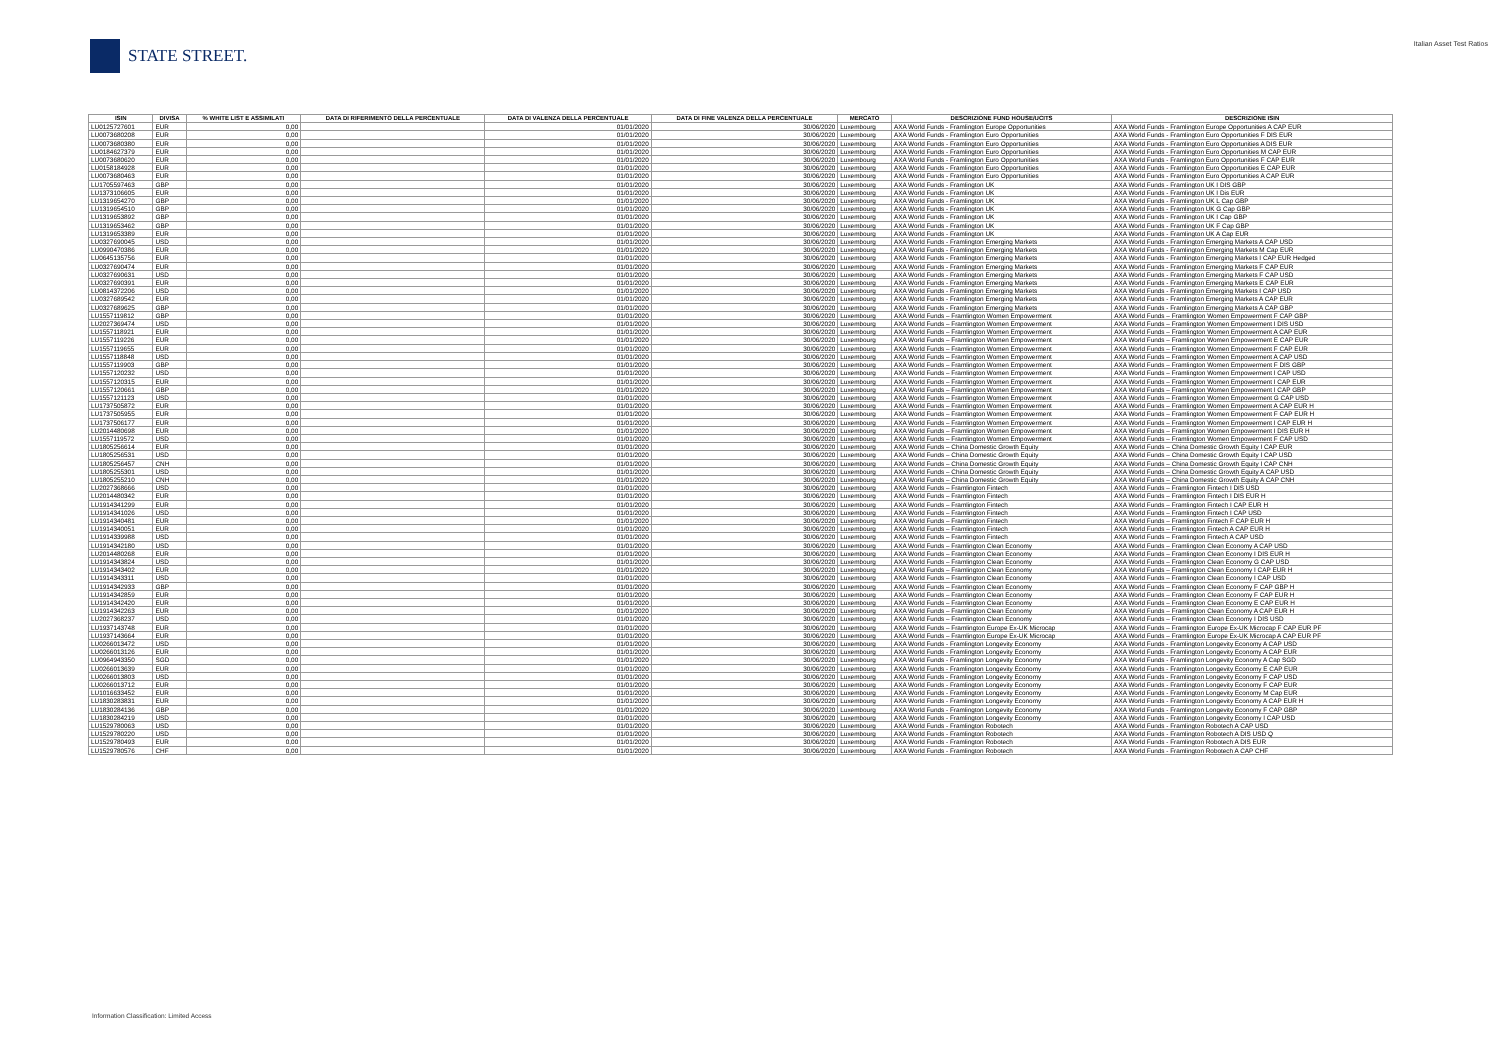STATE STREET.
Italian Asset Test Ratios
| ISIN | DIVISA | % WHITE LIST E ASSIMILATI | DATA DI RIFERIMENTO DELLA PERCENTUALE | DATA DI VALENZA DELLA PERCENTUALE | DATA DI FINE VALENZA DELLA PERCENTUALE | MERCATO | DESCRIZIONE FUND HOUSE/UCITS | DESCRIZIONE ISIN |
| --- | --- | --- | --- | --- | --- | --- | --- | --- |
| LU0125727601 | EUR | 0,00 | | 01/01/2020 | 30/06/2020 | Luxembourg | AXA World Funds - Framlington Europe Opportunities | AXA World Funds - Framlington Europe Opportunities A CAP EUR |
| LU0073680208 | EUR | 0,00 | | 01/01/2020 | 30/06/2020 | Luxembourg | AXA World Funds - Framlington Euro Opportunities | AXA World Funds - Framlington Euro Opportunities F DIS EUR |
| LU0073680380 | EUR | 0,00 | | 01/01/2020 | 30/06/2020 | Luxembourg | AXA World Funds - Framlington Euro Opportunities | AXA World Funds - Framlington Euro Opportunities A DIS EUR |
| LU0184627379 | EUR | 0,00 | | 01/01/2020 | 30/06/2020 | Luxembourg | AXA World Funds - Framlington Euro Opportunities | AXA World Funds - Framlington Euro Opportunities M CAP EUR |
| LU0073680620 | EUR | 0,00 | | 01/01/2020 | 30/06/2020 | Luxembourg | AXA World Funds - Framlington Euro Opportunities | AXA World Funds - Framlington Euro Opportunities F CAP EUR |
| LU0158184928 | EUR | 0,00 | | 01/01/2020 | 30/06/2020 | Luxembourg | AXA World Funds - Framlington Euro Opportunities | AXA World Funds - Framlington Euro Opportunities E CAP EUR |
| LU0073680463 | EUR | 0,00 | | 01/01/2020 | 30/06/2020 | Luxembourg | AXA World Funds - Framlington Euro Opportunities | AXA World Funds - Framlington Euro Opportunities A CAP EUR |
| LU1705597463 | GBP | 0,00 | | 01/01/2020 | 30/06/2020 | Luxembourg | AXA World Funds - Framlington UK | AXA World Funds - Framlington UK I DIS GBP |
| LU1373106605 | EUR | 0,00 | | 01/01/2020 | 30/06/2020 | Luxembourg | AXA World Funds - Framlington UK | AXA World Funds - Framlington UK I Dis EUR |
| LU1319654270 | GBP | 0,00 | | 01/01/2020 | 30/06/2020 | Luxembourg | AXA World Funds - Framlington UK | AXA World Funds - Framlington UK L Cap GBP |
| LU1319654510 | GBP | 0,00 | | 01/01/2020 | 30/06/2020 | Luxembourg | AXA World Funds - Framlington UK | AXA World Funds - Framlington UK G Cap GBP |
| LU1319653892 | GBP | 0,00 | | 01/01/2020 | 30/06/2020 | Luxembourg | AXA World Funds - Framlington UK | AXA World Funds - Framlington UK I Cap GBP |
| LU1319653462 | GBP | 0,00 | | 01/01/2020 | 30/06/2020 | Luxembourg | AXA World Funds - Framlington UK | AXA World Funds - Framlington UK F Cap GBP |
| LU1319653389 | EUR | 0,00 | | 01/01/2020 | 30/06/2020 | Luxembourg | AXA World Funds - Framlington UK | AXA World Funds - Framlington UK A Cap EUR |
| LU0327690045 | USD | 0,00 | | 01/01/2020 | 30/06/2020 | Luxembourg | AXA World Funds - Framlington Emerging Markets | AXA World Funds - Framlington Emerging Markets A CAP USD |
| LU0990470386 | EUR | 0,00 | | 01/01/2020 | 30/06/2020 | Luxembourg | AXA World Funds - Framlington Emerging Markets | AXA World Funds - Framlington Emerging Markets M Cap EUR |
| LU0645135756 | EUR | 0,00 | | 01/01/2020 | 30/06/2020 | Luxembourg | AXA World Funds - Framlington Emerging Markets | AXA World Funds - Framlington Emerging Markets I CAP EUR Hedged |
| LU0327690474 | EUR | 0,00 | | 01/01/2020 | 30/06/2020 | Luxembourg | AXA World Funds - Framlington Emerging Markets | AXA World Funds - Framlington Emerging Markets F CAP EUR |
| LU0327690631 | USD | 0,00 | | 01/01/2020 | 30/06/2020 | Luxembourg | AXA World Funds - Framlington Emerging Markets | AXA World Funds - Framlington Emerging Markets F CAP USD |
| LU0327690391 | EUR | 0,00 | | 01/01/2020 | 30/06/2020 | Luxembourg | AXA World Funds - Framlington Emerging Markets | AXA World Funds - Framlington Emerging Markets E CAP EUR |
| LU0814372206 | USD | 0,00 | | 01/01/2020 | 30/06/2020 | Luxembourg | AXA World Funds - Framlington Emerging Markets | AXA World Funds - Framlington Emerging Markets I CAP USD |
| LU0327689542 | EUR | 0,00 | | 01/01/2020 | 30/06/2020 | Luxembourg | AXA World Funds - Framlington Emerging Markets | AXA World Funds - Framlington Emerging Markets A CAP EUR |
| LU0327689625 | GBP | 0,00 | | 01/01/2020 | 30/06/2020 | Luxembourg | AXA World Funds - Framlington Emerging Markets | AXA World Funds - Framlington Emerging Markets A CAP GBP |
| LU1557119812 | GBP | 0,00 | | 01/01/2020 | 30/06/2020 | Luxembourg | AXA World Funds – Framlington Women Empowerment | AXA World Funds – Framlington Women Empowerment F CAP GBP |
| LU2027369474 | USD | 0,00 | | 01/01/2020 | 30/06/2020 | Luxembourg | AXA World Funds – Framlington Women Empowerment | AXA World Funds – Framlington Women Empowerment I DIS USD |
| LU1557118921 | EUR | 0,00 | | 01/01/2020 | 30/06/2020 | Luxembourg | AXA World Funds – Framlington Women Empowerment | AXA World Funds – Framlington Women Empowerment A CAP EUR |
| LU1557119226 | EUR | 0,00 | | 01/01/2020 | 30/06/2020 | Luxembourg | AXA World Funds – Framlington Women Empowerment | AXA World Funds – Framlington Women Empowerment E CAP EUR |
| LU1557119655 | EUR | 0,00 | | 01/01/2020 | 30/06/2020 | Luxembourg | AXA World Funds – Framlington Women Empowerment | AXA World Funds – Framlington Women Empowerment F CAP EUR |
| LU1557118848 | USD | 0,00 | | 01/01/2020 | 30/06/2020 | Luxembourg | AXA World Funds – Framlington Women Empowerment | AXA World Funds – Framlington Women Empowerment A CAP USD |
| LU1557119903 | GBP | 0,00 | | 01/01/2020 | 30/06/2020 | Luxembourg | AXA World Funds – Framlington Women Empowerment | AXA World Funds – Framlington Women Empowerment F DIS GBP |
| LU1557120232 | USD | 0,00 | | 01/01/2020 | 30/06/2020 | Luxembourg | AXA World Funds – Framlington Women Empowerment | AXA World Funds – Framlington Women Empowerment I CAP USD |
| LU1557120315 | EUR | 0,00 | | 01/01/2020 | 30/06/2020 | Luxembourg | AXA World Funds – Framlington Women Empowerment | AXA World Funds – Framlington Women Empowerment I CAP EUR |
| LU1557120661 | GBP | 0,00 | | 01/01/2020 | 30/06/2020 | Luxembourg | AXA World Funds – Framlington Women Empowerment | AXA World Funds – Framlington Women Empowerment I CAP GBP |
| LU1557121123 | USD | 0,00 | | 01/01/2020 | 30/06/2020 | Luxembourg | AXA World Funds – Framlington Women Empowerment | AXA World Funds – Framlington Women Empowerment G CAP USD |
| LU1737505872 | EUR | 0,00 | | 01/01/2020 | 30/06/2020 | Luxembourg | AXA World Funds – Framlington Women Empowerment | AXA World Funds – Framlington Women Empowerment A CAP EUR H |
| LU1737505955 | EUR | 0,00 | | 01/01/2020 | 30/06/2020 | Luxembourg | AXA World Funds – Framlington Women Empowerment | AXA World Funds – Framlington Women Empowerment F CAP EUR H |
| LU1737506177 | EUR | 0,00 | | 01/01/2020 | 30/06/2020 | Luxembourg | AXA World Funds – Framlington Women Empowerment | AXA World Funds – Framlington Women Empowerment I CAP EUR H |
| LU2014480698 | EUR | 0,00 | | 01/01/2020 | 30/06/2020 | Luxembourg | AXA World Funds – Framlington Women Empowerment | AXA World Funds – Framlington Women Empowerment I DIS EUR H |
| LU1557119572 | USD | 0,00 | | 01/01/2020 | 30/06/2020 | Luxembourg | AXA World Funds – Framlington Women Empowerment | AXA World Funds – Framlington Women Empowerment F CAP USD |
| LU1805256614 | EUR | 0,00 | | 01/01/2020 | 30/06/2020 | Luxembourg | AXA World Funds – China Domestic Growth Equity | AXA World Funds – China Domestic Growth Equity I CAP EUR |
| LU1805256531 | USD | 0,00 | | 01/01/2020 | 30/06/2020 | Luxembourg | AXA World Funds – China Domestic Growth Equity | AXA World Funds – China Domestic Growth Equity I CAP USD |
| LU1805256457 | CNH | 0,00 | | 01/01/2020 | 30/06/2020 | Luxembourg | AXA World Funds – China Domestic Growth Equity | AXA World Funds – China Domestic Growth Equity I CAP CNH |
| LU1805255301 | USD | 0,00 | | 01/01/2020 | 30/06/2020 | Luxembourg | AXA World Funds – China Domestic Growth Equity | AXA World Funds – China Domestic Growth Equity A CAP USD |
| LU1805255210 | CNH | 0,00 | | 01/01/2020 | 30/06/2020 | Luxembourg | AXA World Funds – China Domestic Growth Equity | AXA World Funds – China Domestic Growth Equity A CAP CNH |
| LU2027368666 | USD | 0,00 | | 01/01/2020 | 30/06/2020 | Luxembourg | AXA World Funds – Framlington Fintech | AXA World Funds – Framlington Fintech I DIS USD |
| LU2014480342 | EUR | 0,00 | | 01/01/2020 | 30/06/2020 | Luxembourg | AXA World Funds – Framlington Fintech | AXA World Funds – Framlington Fintech I DIS EUR H |
| LU1914341299 | EUR | 0,00 | | 01/01/2020 | 30/06/2020 | Luxembourg | AXA World Funds – Framlington Fintech | AXA World Funds – Framlington Fintech I CAP EUR H |
| LU1914341026 | USD | 0,00 | | 01/01/2020 | 30/06/2020 | Luxembourg | AXA World Funds – Framlington Fintech | AXA World Funds – Framlington Fintech I CAP USD |
| LU1914340481 | EUR | 0,00 | | 01/01/2020 | 30/06/2020 | Luxembourg | AXA World Funds – Framlington Fintech | AXA World Funds – Framlington Fintech F CAP EUR H |
| LU1914340051 | EUR | 0,00 | | 01/01/2020 | 30/06/2020 | Luxembourg | AXA World Funds – Framlington Fintech | AXA World Funds – Framlington Fintech A CAP EUR H |
| LU1914339988 | USD | 0,00 | | 01/01/2020 | 30/06/2020 | Luxembourg | AXA World Funds – Framlington Fintech | AXA World Funds – Framlington Fintech A CAP USD |
| LU1914342180 | USD | 0,00 | | 01/01/2020 | 30/06/2020 | Luxembourg | AXA World Funds – Framlington Clean Economy | AXA World Funds – Framlington Clean Economy A CAP USD |
| LU2014480268 | EUR | 0,00 | | 01/01/2020 | 30/06/2020 | Luxembourg | AXA World Funds – Framlington Clean Economy | AXA World Funds – Framlington Clean Economy I DIS EUR H |
| LU1914343824 | USD | 0,00 | | 01/01/2020 | 30/06/2020 | Luxembourg | AXA World Funds – Framlington Clean Economy | AXA World Funds – Framlington Clean Economy G CAP USD |
| LU1914343402 | EUR | 0,00 | | 01/01/2020 | 30/06/2020 | Luxembourg | AXA World Funds – Framlington Clean Economy | AXA World Funds – Framlington Clean Economy I CAP EUR H |
| LU1914343311 | USD | 0,00 | | 01/01/2020 | 30/06/2020 | Luxembourg | AXA World Funds – Framlington Clean Economy | AXA World Funds – Framlington Clean Economy I CAP USD |
| LU1914342933 | GBP | 0,00 | | 01/01/2020 | 30/06/2020 | Luxembourg | AXA World Funds – Framlington Clean Economy | AXA World Funds – Framlington Clean Economy F CAP GBP H |
| LU1914342859 | EUR | 0,00 | | 01/01/2020 | 30/06/2020 | Luxembourg | AXA World Funds – Framlington Clean Economy | AXA World Funds – Framlington Clean Economy F CAP EUR H |
| LU1914342420 | EUR | 0,00 | | 01/01/2020 | 30/06/2020 | Luxembourg | AXA World Funds – Framlington Clean Economy | AXA World Funds – Framlington Clean Economy E CAP EUR H |
| LU1914342263 | EUR | 0,00 | | 01/01/2020 | 30/06/2020 | Luxembourg | AXA World Funds – Framlington Clean Economy | AXA World Funds – Framlington Clean Economy A CAP EUR H |
| LU2027368237 | USD | 0,00 | | 01/01/2020 | 30/06/2020 | Luxembourg | AXA World Funds – Framlington Clean Economy | AXA World Funds – Framlington Clean Economy I DIS USD |
| LU1937143748 | EUR | 0,00 | | 01/01/2020 | 30/06/2020 | Luxembourg | AXA World Funds – Framlington Europe Ex-UK Microcap | AXA World Funds – Framlington Europe Ex-UK Microcap F CAP EUR PF |
| LU1937143664 | EUR | 0,00 | | 01/01/2020 | 30/06/2020 | Luxembourg | AXA World Funds – Framlington Europe Ex-UK Microcap | AXA World Funds – Framlington Europe Ex-UK Microcap A CAP EUR PF |
| LU0266013472 | USD | 0,00 | | 01/01/2020 | 30/06/2020 | Luxembourg | AXA World Funds - Framlington Longevity Economy | AXA World Funds - Framlington Longevity Economy A CAP USD |
| LU0266013126 | EUR | 0,00 | | 01/01/2020 | 30/06/2020 | Luxembourg | AXA World Funds - Framlington Longevity Economy | AXA World Funds - Framlington Longevity Economy A CAP EUR |
| LU0964943350 | SGD | 0,00 | | 01/01/2020 | 30/06/2020 | Luxembourg | AXA World Funds - Framlington Longevity Economy | AXA World Funds - Framlington Longevity Economy A Cap SGD |
| LU0266013639 | EUR | 0,00 | | 01/01/2020 | 30/06/2020 | Luxembourg | AXA World Funds - Framlington Longevity Economy | AXA World Funds - Framlington Longevity Economy E CAP EUR |
| LU0266013803 | USD | 0,00 | | 01/01/2020 | 30/06/2020 | Luxembourg | AXA World Funds - Framlington Longevity Economy | AXA World Funds - Framlington Longevity Economy F CAP USD |
| LU0266013712 | EUR | 0,00 | | 01/01/2020 | 30/06/2020 | Luxembourg | AXA World Funds - Framlington Longevity Economy | AXA World Funds - Framlington Longevity Economy F CAP EUR |
| LU1016633452 | EUR | 0,00 | | 01/01/2020 | 30/06/2020 | Luxembourg | AXA World Funds - Framlington Longevity Economy | AXA World Funds - Framlington Longevity Economy M Cap EUR |
| LU1830283831 | EUR | 0,00 | | 01/01/2020 | 30/06/2020 | Luxembourg | AXA World Funds - Framlington Longevity Economy | AXA World Funds - Framlington Longevity Economy A CAP EUR H |
| LU1830284136 | GBP | 0,00 | | 01/01/2020 | 30/06/2020 | Luxembourg | AXA World Funds - Framlington Longevity Economy | AXA World Funds - Framlington Longevity Economy F CAP GBP |
| LU1830284219 | USD | 0,00 | | 01/01/2020 | 30/06/2020 | Luxembourg | AXA World Funds - Framlington Longevity Economy | AXA World Funds - Framlington Longevity Economy I CAP USD |
| LU1529780063 | USD | 0,00 | | 01/01/2020 | 30/06/2020 | Luxembourg | AXA World Funds - Framlington Robotech | AXA World Funds - Framlington Robotech A CAP USD |
| LU1529780220 | USD | 0,00 | | 01/01/2020 | 30/06/2020 | Luxembourg | AXA World Funds - Framlington Robotech | AXA World Funds - Framlington Robotech A DIS USD Q |
| LU1529780493 | EUR | 0,00 | | 01/01/2020 | 30/06/2020 | Luxembourg | AXA World Funds - Framlington Robotech | AXA World Funds - Framlington Robotech A DIS EUR |
| LU1529780576 | CHF | 0,00 | | 01/01/2020 | 30/06/2020 | Luxembourg | AXA World Funds - Framlington Robotech | AXA World Funds - Framlington Robotech A CAP CHF |
Information Classification: Limited Access